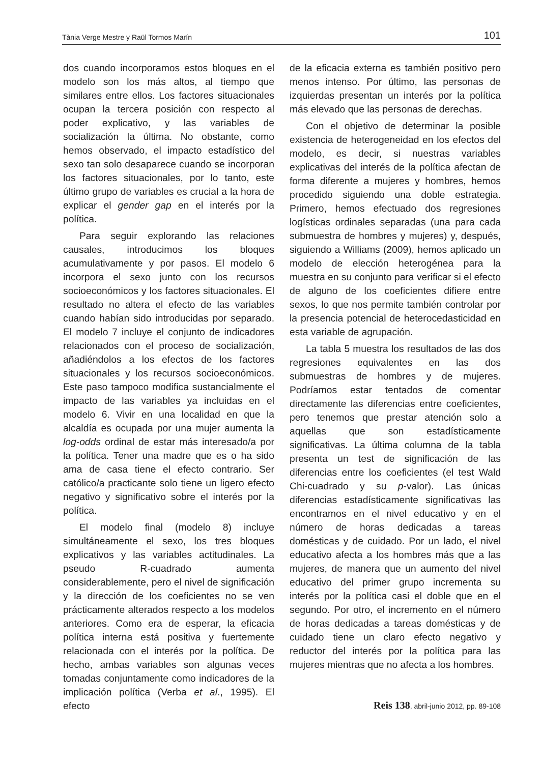Tània Verge Mestre y Raül Tormos Marín 101
dos cuando incorporamos estos bloques en el modelo son los más altos, al tiempo que similares entre ellos. Los factores situacionales ocupan la tercera posición con respecto al poder explicativo, y las variables de socialización la última. No obstante, como hemos observado, el impacto estadístico del sexo tan solo desaparece cuando se incorporan los factores situacionales, por lo tanto, este último grupo de variables es crucial a la hora de explicar el gender gap en el interés por la política.
Para seguir explorando las relaciones causales, introducimos los bloques acumulativamente y por pasos. El modelo 6 incorpora el sexo junto con los recursos socioeconómicos y los factores situacionales. El resultado no altera el efecto de las variables cuando habían sido introducidas por separado. El modelo 7 incluye el conjunto de indicadores relacionados con el proceso de socialización, añadiéndolos a los efectos de los factores situacionales y los recursos socioeconómicos. Este paso tampoco modifica sustancialmente el impacto de las variables ya incluidas en el modelo 6. Vivir en una localidad en que la alcaldía es ocupada por una mujer aumenta la log-odds ordinal de estar más interesado/a por la política. Tener una madre que es o ha sido ama de casa tiene el efecto contrario. Ser católico/a practicante solo tiene un ligero efecto negativo y significativo sobre el interés por la política.
El modelo final (modelo 8) incluye simultáneamente el sexo, los tres bloques explicativos y las variables actitudinales. La pseudo R-cuadrado aumenta considerablemente, pero el nivel de significación y la dirección de los coeficientes no se ven prácticamente alterados respecto a los modelos anteriores. Como era de esperar, la eficacia política interna está positiva y fuertemente relacionada con el interés por la política. De hecho, ambas variables son algunas veces tomadas conjuntamente como indicadores de la implicación política (Verba et al., 1995). El efecto
de la eficacia externa es también positivo pero menos intenso. Por último, las personas de izquierdas presentan un interés por la política más elevado que las personas de derechas.
Con el objetivo de determinar la posible existencia de heterogeneidad en los efectos del modelo, es decir, si nuestras variables explicativas del interés de la política afectan de forma diferente a mujeres y hombres, hemos procedido siguiendo una doble estrategia. Primero, hemos efectuado dos regresiones logísticas ordinales separadas (una para cada submuestra de hombres y mujeres) y, después, siguiendo a Williams (2009), hemos aplicado un modelo de elección heterogénea para la muestra en su conjunto para verificar si el efecto de alguno de los coeficientes difiere entre sexos, lo que nos permite también controlar por la presencia potencial de heterocedasticidad en esta variable de agrupación.
La tabla 5 muestra los resultados de las dos regresiones equivalentes en las dos submuestras de hombres y de mujeres. Podríamos estar tentados de comentar directamente las diferencias entre coeficientes, pero tenemos que prestar atención solo a aquellas que son estadísticamente significativas. La última columna de la tabla presenta un test de significación de las diferencias entre los coeficientes (el test Wald Chi-cuadrado y su p-valor). Las únicas diferencias estadísticamente significativas las encontramos en el nivel educativo y en el número de horas dedicadas a tareas domésticas y de cuidado. Por un lado, el nivel educativo afecta a los hombres más que a las mujeres, de manera que un aumento del nivel educativo del primer grupo incrementa su interés por la política casi el doble que en el segundo. Por otro, el incremento en el número de horas dedicadas a tareas domésticas y de cuidado tiene un claro efecto negativo y reductor del interés por la política para las mujeres mientras que no afecta a los hombres.
Reis 138, abril-junio 2012, pp. 89-108